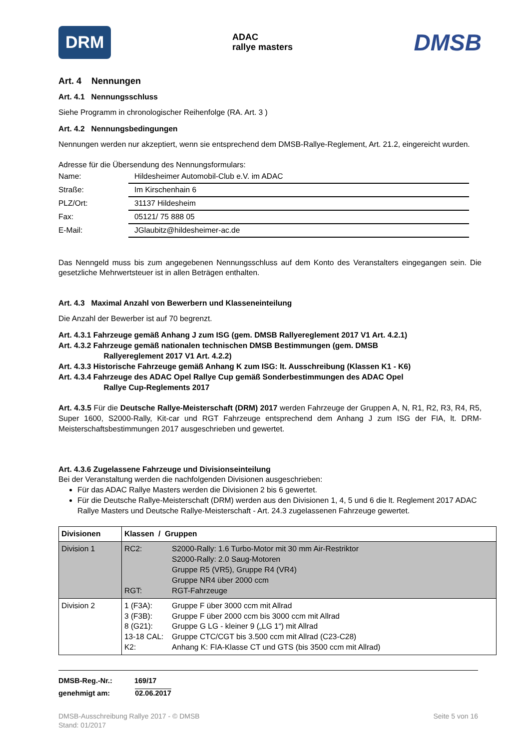DRM ADAC
rallye masters DMSB
Art. 4 Nennungen
Art. 4.1 Nennungsschluss
Siehe Programm in chronologischer Reihenfolge (RA. Art. 3 )
Art. 4.2 Nennungsbedingungen
Nennungen werden nur akzeptiert, wenn sie entsprechend dem DMSB-Rallye-Reglement, Art. 21.2, eingereicht wurden.
Adresse für die Übersendung des Nennungsformulars:
| Name: | Hildesheimer Automobil-Club e.V. im ADAC |
| Straße: | Im Kirschenhain 6 |
| PLZ/Ort: | 31137 Hildesheim |
| Fax: | 05121/ 75 888 05 |
| E-Mail: | JGlaubitz@hildesheimer-ac.de |
Das Nenngeld muss bis zum angegebenen Nennungsschluss auf dem Konto des Veranstalters eingegangen sein. Die gesetzliche Mehrwertsteuer ist in allen Beträgen enthalten.
Art. 4.3 Maximal Anzahl von Bewerbern und Klasseneinteilung
Die Anzahl der Bewerber ist auf 70 begrenzt.
Art. 4.3.1 Fahrzeuge gemäß Anhang J zum ISG (gem. DMSB Rallyereglement 2017 V1 Art. 4.2.1)
Art. 4.3.2 Fahrzeuge gemäß nationalen technischen DMSB Bestimmungen (gem. DMSB
Rallyereglement 2017 V1 Art. 4.2.2)
Art. 4.3.3 Historische Fahrzeuge gemäß Anhang K zum ISG: lt. Ausschreibung (Klassen K1 - K6)
Art. 4.3.4 Fahrzeuge des ADAC Opel Rallye Cup gemäß Sonderbestimmungen des ADAC Opel
Rallye Cup-Reglements 2017
Art. 4.3.5 Für die Deutsche Rallye-Meisterschaft (DRM) 2017 werden Fahrzeuge der Gruppen A, N, R1, R2, R3, R4, R5, Super 1600, S2000-Rally, Kit-car und RGT Fahrzeuge entsprechend dem Anhang J zum ISG der FIA, lt. DRM-Meisterschaftsbestimmungen 2017 ausgeschrieben und gewertet.
Art. 4.3.6 Zugelassene Fahrzeuge und Divisionseinteilung
Bei der Veranstaltung werden die nachfolgenden Divisionen ausgeschrieben:
Für das ADAC Rallye Masters werden die Divisionen 2 bis 6 gewertet.
Für die Deutsche Rallye-Meisterschaft (DRM) werden aus den Divisionen 1, 4, 5 und 6 die lt. Reglement 2017 ADAC Rallye Masters und Deutsche Rallye-Meisterschaft - Art. 24.3 zugelassenen Fahrzeuge gewertet.
| Divisionen | Klassen / Gruppen | |
| --- | --- | --- |
| Division 1 | RC2: RGT: | S2000-Rally: 1.6 Turbo-Motor mit 30 mm Air-Restriktor S2000-Rally: 2.0 Saug-Motoren Gruppe R5 (VR5), Gruppe R4 (VR4) Gruppe NR4 über 2000 ccm RGT-Fahrzeuge |
| Division 2 | 1 (F3A): 3 (F3B): 8 (G21): 13-18 CAL: K2: | Gruppe F über 3000 ccm mit Allrad Gruppe F über 2000 ccm bis 3000 ccm mit Allrad Gruppe G LG - kleiner 9 („LG 1“) mit Allrad Gruppe CTC/CGT bis 3.500 ccm mit Allrad (C23-C28) Anhang K: FIA-Klasse CT und GTS (bis 3500 ccm mit Allrad) |
DMSB-Reg.-Nr.: 169/17
genehmigt am: 02.06.2017
DMSB-Ausschreibung Rallye 2017 - © DMSB
Stand: 01/2017 Seite 5 von 16